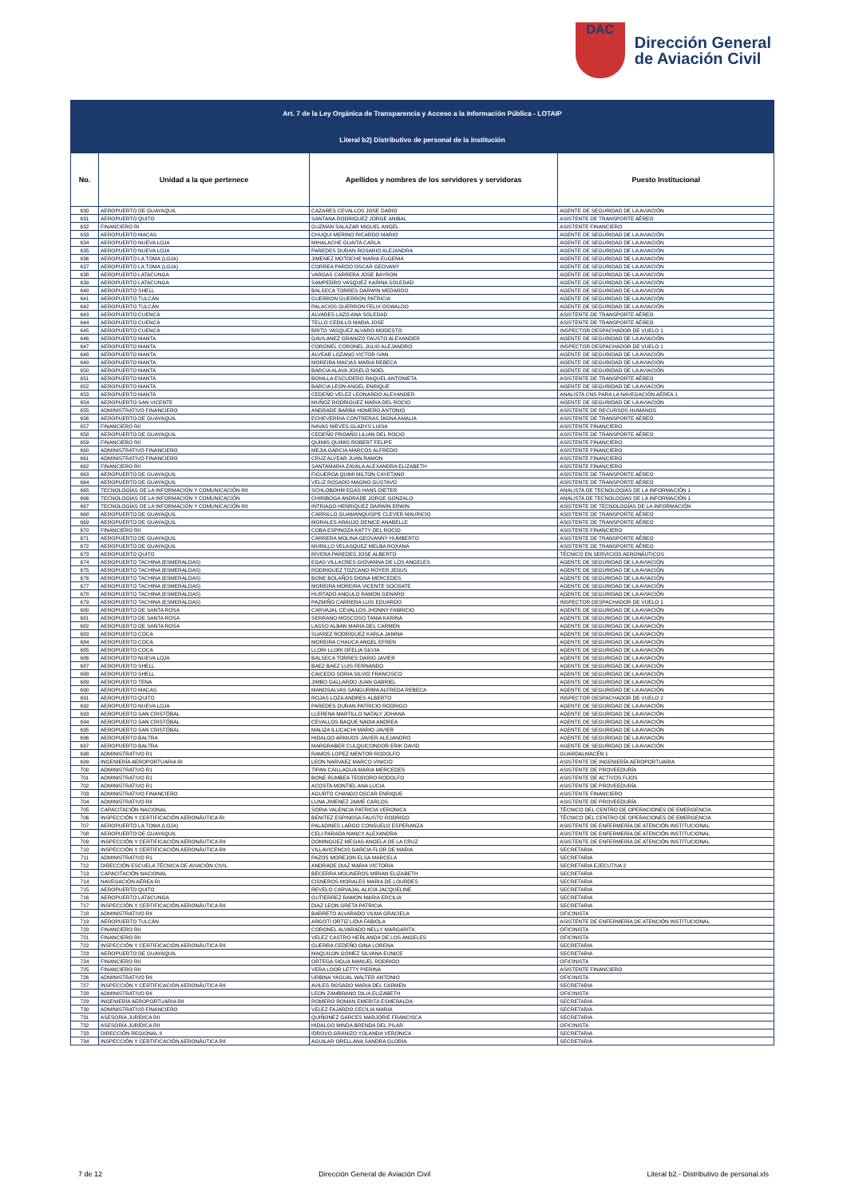DAC
Dirección General
de Aviación Civil
| Art. 7 de la Ley Orgánica de Transparencia y Acceso a la Información Pública - LOTAIP | | | |
| Literal b2) Distributivo de personal de la institución | | | |
| No. | Unidad a la que pertenece | Apellidos y nombres de los servidores y servidoras | Puesto Institucional |
| 630 | AEROPUERTO DE GUAYAQUIL | CAZARES CEVALLOS JOSE DARIO | AGENTE DE SEGURIDAD DE LA AVIACIÓN |
| 631 | AEROPUERTO QUITO | SANTANA RODRIGUEZ JORGE ANIBAL | ASISTENTE DE TRANSPORTE AÉREO |
| 632 | FINANCIERO RI | GUZMAN SALAZAR MIGUEL ANGEL | ASISTENTE FINANCIERO |
| 633 | AEROPUERTO MACAS | CHUQUI MERINO RICARDO MARIO | AGENTE DE SEGURIDAD DE LA AVIACIÓN |
| 634 | AEROPUERTO NUEVA LOJA | MIHALACHE GUAITA CARLA | AGENTE DE SEGURIDAD DE LA AVIACIÓN |
| 635 | AEROPUERTO NUEVA LOJA | PAREDES DURAN ROSARIO ALEJANDRA | AGENTE DE SEGURIDAD DE LA AVIACIÓN |
| 636 | AEROPUERTO LA TOMA (LOJA) | JIMENEZ MOTOCHE MARIA EUGENIA | AGENTE DE SEGURIDAD DE LA AVIACIÓN |
| 637 | AEROPUERTO LA TOMA (LOJA) | CORREA PARDO OSCAR GEOVANY | AGENTE DE SEGURIDAD DE LA AVIACIÓN |
| 638 | AEROPUERTO LATACUNGA | VARGAS CARRERA JOSE BAYRON | AGENTE DE SEGURIDAD DE LA AVIACIÓN |
| 639 | AEROPUERTO LATACUNGA | SAMPEDRO VASQUEZ KARINA SOLEDAD | AGENTE DE SEGURIDAD DE LA AVIACIÓN |
| 640 | AEROPUERTO SHELL | BALSECA TORRES DARWIN MEDARDO | AGENTE DE SEGURIDAD DE LA AVIACIÓN |
| 641 | AEROPUERTO TULCÁN | GUERRON GUERRON PATRICIA | AGENTE DE SEGURIDAD DE LA AVIACIÓN |
| 642 | AEROPUERTO TULCÁN | PALACIOS GUERRON FELIX OSWALDO | AGENTE DE SEGURIDAD DE LA AVIACIÓN |
| 643 | AEROPUERTO CUENCA | ALVARES LAZO ANA SOLEDAD | ASISTENTE DE TRANSPORTE AÉREO |
| 644 | AEROPUERTO CUENCA | TELLO CEDILLO MARIA JOSE | ASISTENTE DE TRANSPORTE AÉREO |
| 645 | AEROPUERTO CUENCA | BRITO VASQUEZ ALVARO MODESTO | INSPECTOR DESPACHADOR DE VUELO 1 |
| 646 | AEROPUERTO MANTA | GAVILANEZ GRANIZO FAUSTO ALEXANDER | AGENTE DE SEGURIDAD DE LA AVIACIÓN |
| 647 | AEROPUERTO MANTA | CORONEL CORONEL JULIO ALEJANDRO | INSPECTOR DESPACHADOR DE VUELO 1 |
| 648 | AEROPUERTO MANTA | ALVEAR LOZANO VICTOR IVAN | AGENTE DE SEGURIDAD DE LA AVIACIÓN |
| 649 | AEROPUERTO MANTA | MOREIRA MACIAS MARIA REBECA | AGENTE DE SEGURIDAD DE LA AVIACIÓN |
| 650 | AEROPUERTO MANTA | BARCIA ALAVA JOSELO NOEL | AGENTE DE SEGURIDAD DE LA AVIACIÓN |
| 651 | AEROPUERTO MANTA | BONILLA ESCUDERO RAQUEL ANTONIETA | ASISTENTE DE TRANSPORTE AÉREO |
| 652 | AEROPUERTO MANTA | BARCIA LEON ANGEL ENRIQUE | AGENTE DE SEGURIDAD DE LA AVIACIÓN |
| 653 | AEROPUERTO MANTA | CEDEÑO VELEZ LEONARDO ALEXANDER | ANALISTA CNS PARA LA NAVEGACIÓN AÉREA 1 |
| 654 | AEROPUERTO SAN VICENTE | MUÑOZ RODRIGUEZ MARIA DEL ROCIO | AGENTE DE SEGURIDAD DE LA AVIACIÓN |
| 655 | ADMINISTRATIVO FINANCIERO | ANDRADE BARBA HOMERO ANTONIO | ASISTENTE DE RECURSOS HUMANOS |
| 656 | AEROPUERTO DE GUAYAQUIL | ECHEVERRIA CONTRERAS DIGNA AMALIA | ASISTENTE DE TRANSPORTE AÉREO |
| 657 | FINANCIERO RII | NAVAS NIEVES GLADYS LUISA | ASISTENTE FINANCIERO |
| 658 | AEROPUERTO DE GUAYAQUIL | CEDEÑO PROAÑO LILIAN DEL ROCIO | ASISTENTE DE TRANSPORTE AÉREO |
| 659 | FINANCIERO RII | QUIMIS QUIMIS ROBERT FELIPE | ASISTENTE FINANCIERO |
| 660 | ADMINISTRATIVO FINANCIERO | MEJIA GARCIA MARCOS ALFREDO | ASISTENTE FINANCIERO |
| 661 | ADMINISTRATIVO FINANCIERO | CRUZ ALVEAR JUAN RAMON | ASISTENTE FINANCIERO |
| 662 | FINANCIERO RII | SANTAMARIA ZAVALA ALEXANDRA ELIZABETH | ASISTENTE FINANCIERO |
| 663 | AEROPUERTO DE GUAYAQUIL | FIGUEROA QUIMI MILTON CAYETANO | ASISTENTE DE TRANSPORTE AÉREO |
| 664 | AEROPUERTO DE GUAYAQUIL | VELIZ ROSADO MAGNO GUSTAVO | ASISTENTE DE TRANSPORTE AÉREO |
| 665 | TECNOLOGÍAS DE LA INFORMACIÓN Y COMUNICACIÓN RII | SCHLOBOHM EGAS HANS DIETER | ANALISTA DE TECNOLOGÍAS DE LA INFORMACIÓN 1 |
| 666 | TECNOLOGÍAS DE LA INFORMACIÓN Y COMUNICACIÓN | CHIRIBOGA ANDRADE JORGE GONZALO | ANALISTA DE TECNOLOGÍAS DE LA INFORMACIÓN 1 |
| 667 | TECNOLOGÍAS DE LA INFORMACIÓN Y COMUNICACIÓN RII | INTRIAGO HENRIQUEZ DARWIN ERWIN | ASISTENTE DE TECNOLOGÍAS DE LA INFORMACIÓN |
| 668 | AEROPUERTO DE GUAYAQUIL | CARRILLO GUAMANQUISPE CLEVER MAURICIO | ASISTENTE DE TRANSPORTE AÉREO |
| 669 | AEROPUERTO DE GUAYAQUIL | MORALES ARAUJO DENICE ANABELLE | ASISTENTE DE TRANSPORTE AÉREO |
| 670 | FINANCIERO RII | COBA ESPINOZA KATTY DEL ROCIO | ASISTENTE FINANCIERO |
| 671 | AEROPUERTO DE GUAYAQUIL | CARRERA MOLINA GEOVANNY HUMBERTO | ASISTENTE DE TRANSPORTE AÉREO |
| 672 | AEROPUERTO DE GUAYAQUIL | MURILLO VELASQUEZ MELBA ROXANA | ASISTENTE DE TRANSPORTE AÉREO |
| 673 | AEROPUERTO QUITO | RIVERA PAREDES JOSE ALBERTO | TÉCNICO EN SERVICIOS AERONÁUTICOS |
| 674 | AEROPUERTO TACHINA (ESMERALDAS) | EGAS VILLACRES GIOVANNA DE LOS ANGELES | AGENTE DE SEGURIDAD DE LA AVIACIÓN |
| 675 | AEROPUERTO TACHINA (ESMERALDAS) | RODRIGUEZ TOZCANO ROYER JESUS | AGENTE DE SEGURIDAD DE LA AVIACIÓN |
| 676 | AEROPUERTO TACHINA (ESMERALDAS) | BONE BOLAÑOS DIGNA MERCEDES | AGENTE DE SEGURIDAD DE LA AVIACIÓN |
| 677 | AEROPUERTO TACHINA (ESMERALDAS) | MOREIRA MOREIRA VICENTE SOCRATE | AGENTE DE SEGURIDAD DE LA AVIACIÓN |
| 678 | AEROPUERTO TACHINA (ESMERALDAS) | HURTADO ANGULO RAMON GENARO | AGENTE DE SEGURIDAD DE LA AVIACIÓN |
| 679 | AEROPUERTO TACHINA (ESMERALDAS) | PAZMIÑO CARRERA LUIS EDUARDO | INSPECTOR DESPACHADOR DE VUELO 1 |
| 680 | AEROPUERTO DE SANTA ROSA | CARVAJAL CEVALLOS JHONNY FABRICIO | AGENTE DE SEGURIDAD DE LA AVIACIÓN |
| 681 | AEROPUERTO DE SANTA ROSA | SERRANO MOSCOSO TANIA KARINA | AGENTE DE SEGURIDAD DE LA AVIACIÓN |
| 682 | AEROPUERTO DE SANTA ROSA | LASSO ALBAN MARIA DEL CARMEN | AGENTE DE SEGURIDAD DE LA AVIACIÓN |
| 683 | AEROPUERTO COCA | SUAREZ RODRIGUEZ KARLA JANINA | AGENTE DE SEGURIDAD DE LA AVIACIÓN |
| 684 | AEROPUERTO COCA | MOREIRA CHAUCA ANGEL EFREN | AGENTE DE SEGURIDAD DE LA AVIACIÓN |
| 685 | AEROPUERTO COCA | LLORI LLORI OFELIA SILVIA | AGENTE DE SEGURIDAD DE LA AVIACIÓN |
| 686 | AEROPUERTO NUEVA LOJA | BALSECA TORRES DARIO JAVIER | AGENTE DE SEGURIDAD DE LA AVIACIÓN |
| 687 | AEROPUERTO SHELL | BAEZ BAEZ LUIS FERNANDO | AGENTE DE SEGURIDAD DE LA AVIACIÓN |
| 688 | AEROPUERTO SHELL | CAICEDO SORIA SILVIO FRANCISCO | AGENTE DE SEGURIDAD DE LA AVIACIÓN |
| 689 | AEROPUERTO TENA | JIMBO GALLARDO JUAN GABRIEL | AGENTE DE SEGURIDAD DE LA AVIACIÓN |
| 690 | AEROPUERTO MACAS | MANOSALVAS SANGURIMA ALFREDA REBECA | AGENTE DE SEGURIDAD DE LA AVIACIÓN |
| 691 | AEROPUERTO QUITO | ROJAS LOZA ANDRES ALBERTO | INSPECTOR DESPACHADOR DE VUELO 2 |
| 692 | AEROPUERTO NUEVA LOJA | PAREDES DURAN PATRICIO RODRIGO | AGENTE DE SEGURIDAD DE LA AVIACIÓN |
| 693 | AEROPUERTO SAN CRISTÓBAL | LLERENA MARTILLO NATALY JOHANA | AGENTE DE SEGURIDAD DE LA AVIACIÓN |
| 694 | AEROPUERTO SAN CRISTÓBAL | CEVALLOS BAQUE NADIA ANDREA | AGENTE DE SEGURIDAD DE LA AVIACIÓN |
| 695 | AEROPUERTO SAN CRISTÓBAL | MALIZA ILLICACHI MARIO JAVIER | AGENTE DE SEGURIDAD DE LA AVIACIÓN |
| 696 | AEROPUERTO BALTRA | HIDALGO ARMIJOS JAVIER ALEJANDRO | AGENTE DE SEGURIDAD DE LA AVIACIÓN |
| 697 | AEROPUERTO BALTRA | MARGRABER CULQUICONDOR ERIK DAVID | AGENTE DE SEGURIDAD DE LA AVIACIÓN |
| 698 | ADMINISTRATIVO R1 | RAMOS LOPEZ MENTOR RODOLFO | GUARDALMACÉN 1 |
| 699 | INGENIERÍA AEROPORTUARIA RI | LEON NARVAEZ MARCO VINICIO | ASISTENTE DE INGENIERÍA AEROPORTUARIA |
| 700 | ADMINISTRATIVO R1 | TIPAN CAILLAGUA MARIA MERCEDES | ASISTENTE DE PROVEEDURÍA |
| 701 | ADMINISTRATIVO R1 | BONE RUMBEA TEODORO RODOLFO | ASISTENTE DE ACTIVOS FIJOS |
| 702 | ADMINISTRATIVO R1 | ACOSTA MONTIEL ANA LUCIA | ASISTENTE DE PROVEEDURÍA |
| 703 | ADMINISTRATIVO FINANCIERO | AGURTO CHANGO OSCAR ENRIQUE | ASISTENTE FINANCIERO |
| 704 | ADMINISTRATIVO RII | LUNA JIMENEZ JAIME CARLOS | ASISTENTE DE PROVEEDURÍA |
| 705 | CAPACITACIÓN NACIONAL | SORIA VALENCIA PATRICIA VERONICA | TÉCNICO DEL CENTRO DE OPERACIONES DE EMERGENCIA |
| 706 | INSPECCIÓN Y CERTIFICACIÓN AERONÁUTICA RI | BENITEZ ESPINOSA FAUSTO RODRIGO | TÉCNICO DEL CENTRO DE OPERACIONES DE EMERGENCIA |
| 707 | AEROPUERTO LA TOMA (LOJA) | PALADINES LARGO CONSUELO ESPERANZA | ASISTENTE DE ENFERMERÍA DE ATENCIÓN INSTITUCIONAL |
| 708 | AEROPUERTO DE GUAYAQUIL | CELI PARADA NANCY ALEXANDRA | ASISTENTE DE ENFERMERÍA DE ATENCIÓN INSTITUCIONAL |
| 709 | INSPECCIÓN Y CERTIFICACIÓN AERONÁUTICA RII | DOMINGUEZ MESIAS ANGELA DE LA CRUZ | ASISTENTE DE ENFERMERÍA DE ATENCIÓN INSTITUCIONAL |
| 710 | INSPECCIÓN Y CERTIFICACIÓN AERONÁUTICA RII | VILLAVICENCIO GARCIA FLOR DE MARIA | SECRETARIA |
| 711 | ADMINISTRATIVO R1 | PAZOS MOREJON ELSA MARCELA | SECRETARIA |
| 712 | DIRECCIÓN ESCUELA TÉCNICA DE AVIACIÓN CIVIL | ANDRADE DIAZ MARIA VICTORIA | SECRETARIA EJECUTIVA 2 |
| 713 | CAPACITACIÓN NACIONAL | BECERRA MOLINEROS MIRIAN ELIZABETH | SECRETARIA |
| 714 | NAVEGACIÓN AÉREA RI | CISNEROS MORALES MARIA DE LOURDES | SECRETARIA |
| 715 | AEROPUERTO QUITO | REVELO CARVAJAL ALICIA JACQUELINE | SECRETARIA |
| 716 | AEROPUERTO LATACUNGA | GUTIERREZ RAMON MARIA ERCILIA | SECRETARIA |
| 717 | INSPECCIÓN Y CERTIFICACIÓN AERONÁUTICA RII | DIAZ LEON GRETA PATRICIA | SECRETARIA |
| 718 | ADMINISTRATIVO RII | BARRETO ALVARADO VILMA GRACIELA | OFICINISTA |
| 719 | AEROPUERTO TULCÁN | ARGOTI ORTIZ LIDIA FABIOLA | ASISTENTE DE ENFERMERÍA DE ATENCIÓN INSTITUCIONAL |
| 720 | FINANCIERO RII | CORONEL ALVARADO NELLY MARGARITA | OFICINISTA |
| 721 | FINANCIERO RII | VELEZ CASTRO HERLANDA DE LOS ANGELES | OFICINISTA |
| 722 | INSPECCIÓN Y CERTIFICACIÓN AERONÁUTICA RII | GUERRA CEDEÑO GINA LORENA | SECRETARIA |
| 723 | AEROPUERTO DE GUAYAQUIL | MAQUILON GOMEZ SILVANA EUNICE | SECRETARIA |
| 724 | FINANCIERO RII | ORTEGA SIGUA MANUEL RODRIGO | OFICINISTA |
| 725 | FINANCIERO RII | VERA LOOR LETTY PIERINA | ASISTENTE FINANCIERO |
| 726 | ADMINISTRATIVO RII | URBINA YAGUAL WALTER ANTONIO | OFICINISTA |
| 727 | INSPECCIÓN Y CERTIFICACIÓN AERONÁUTICA RII | AVILES ROSADO MARIA DEL CARMEN | SECRETARIA |
| 728 | ADMINISTRATIVO RII | LEON ZAMBRANO DILIA ELIZABETH | OFICINISTA |
| 729 | INGENIERÍA AEROPORTUARIA RII | ROMERO ROMAN EMERITA ESMERALDA | SECRETARIA |
| 730 | ADMINISTRATIVO FINANCIERO | VELEZ FAJARDO CECILIA MARIA | SECRETARIA |
| 731 | ASESORÍA JURÍDICA RII | QUIÑONEZ GARCES MARJORIE FRANCISCA | SECRETARIA |
| 732 | ASESORÍA JURÍDICA RII | HIDALGO MINDA BRENDA DEL PILAR | OFICINISTA |
| 733 | DIRECCIÓN REGIONAL II | IDROVO GRANIZO YOLANDA VERONICA | SECRETARIA |
| 734 | INSPECCIÓN Y CERTIFICACIÓN AERONÁUTICA RII | AGUILAR ORELLANA SANDRA GLORIA | SECRETARIA |
7 de 12 Dirección General de Aviación Civil Literal b2.- Distributivo de personal.xls